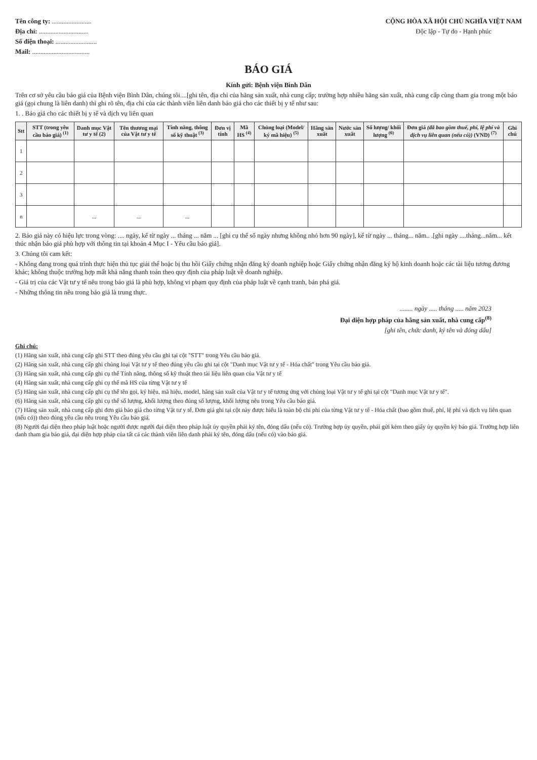Tên công ty: ........................
Địa chỉ: ..............................
Số điện thoại: .........................
Mail: ...................................
CỘNG HÒA XÃ HỘI CHỦ NGHĨA VIỆT NAM
Độc lập - Tự do - Hạnh phúc
BÁO GIÁ
Kính gửi: Bệnh viện Bình Dân
Trên cơ sở yêu cầu báo giá của Bệnh viện Bình Dân, chúng tôi....[ghi tên, địa chỉ của hãng sản xuất, nhà cung cấp; trường hợp nhiều hãng sản xuất, nhà cung cấp cùng tham gia trong một báo giá (gọi chung là liên danh) thì ghi rõ tên, địa chỉ của các thành viên liên danh báo giá cho các thiết bị y tế như sau:
1. . Báo giá cho các thiết bị y tế và dịch vụ liên quan
| Stt | STT (trong yêu cầu báo giá) <sup>(1)</sup> | Danh mục Vật tư y tế (2) | Tên thương mại của Vật tư y tế | Tính năng, thông số kỹ thuật <sup>(3)</sup> | Đơn vị tính | Mã HS <sup>(4)</sup> | Chủng loại (Model/ ký mã hiệu) <sup>(5)</sup> | Hãng sản xuất | Nước sản xuất | Số lượng/ khối lượng <sup>(6)</sup> | Đơn giá (đã bao gồm thuế, phí, lệ phí và dịch vụ liên quan (nếu có)) (VND) <sup>(7)</sup> | Ghi chú |
| --- | --- | --- | --- | --- | --- | --- | --- | --- | --- | --- | --- | --- |
| 1 | | | | | | | | | | | | |
| 2 | | | | | | | | | | | | |
| 3 | | | | | | | | | | | | |
| n | | ... | ... | ... | | | | | | | | |
2. Báo giá này có hiệu lực trong vòng: .... ngày, kể từ ngày ... tháng ... năm ... [ghi cụ thể số ngày nhưng không nhỏ hơn 90 ngày], kể từ ngày ... tháng... năm.. .[ghi ngày ....tháng...năm... kết thúc nhận báo giá phù hợp với thông tin tại khoản 4 Mục I - Yêu cầu báo giá].
3. Chúng tôi cam kết:
- Không đang trong quá trình thực hiện thủ tục giải thể hoặc bị thu hồi Giấy chứng nhận đăng ký doanh nghiệp hoặc Giấy chứng nhận đăng ký hộ kinh doanh hoặc các tài liệu tương đương khác; không thuộc trường hợp mất khả năng thanh toán theo quy định của pháp luật về doanh nghiệp.
- Giá trị của các Vật tư y tế nêu trong báo giá là phù hợp, không vi phạm quy định của pháp luật về cạnh tranh, bán phá giá.
- Những thông tin nêu trong báo giá là trung thực.
........ ngày ..... tháng ..... năm 2023
Đại diện hợp pháp của hãng sản xuất, nhà cung cấp<sup>(8)</sup>
[ghi tên, chức danh, ký tên và đóng dấu]
Ghi chú:
(1) Hãng sản xuất, nhà cung cấp ghi STT theo đúng yêu cầu ghi tại cột "STT" trong Yêu cầu báo giá.
(2) Hãng sản xuất, nhà cung cấp ghi chủng loại Vật tư y tế theo đúng yêu cầu ghi tại cột "Danh mục Vật tư y tế - Hóa chất" trong Yêu cầu báo giá.
(3) Hãng sản xuất, nhà cung cấp ghi cụ thể Tính năng, thông số kỹ thuật theo tài liệu liên quan của Vật tư y tế
(4) Hãng sản xuất, nhà cung cấp ghi cụ thể mã HS của từng Vật tư y tế
(5) Hãng sản xuất, nhà cung cấp ghi cụ thể tên gọi, ký hiệu, mã hiệu, model, hãng sản xuất của Vật tư y tế tương ứng với chủng loại Vật tư y tế ghi tại cột "Danh mục Vật tư y tế".
(6) Hãng sản xuất, nhà cung cấp ghi cụ thể số lượng, khối lượng theo đúng số lượng, khối lượng nêu trong Yêu cầu báo giá.
(7) Hãng sản xuất, nhà cung cấp ghi đơn giá báo giá cho từng Vật tư y tế. Đơn giá ghi tại cột này được hiểu là toàn bộ chi phí của từng Vật tư y tế - Hóa chất (bao gồm thuế, phí, lệ phí và dịch vụ liên quan (nếu có)) theo đúng yêu cầu nêu trong Yêu cầu báo giá.
(8) Người đại diện theo pháp luật hoặc người được người đại diện theo pháp luật ủy quyền phải ký tên, đóng dấu (nếu có). Trường hợp ủy quyền, phải gửi kèm theo giấy ủy quyền ký báo giá. Trường hợp liên danh tham gia báo giá, đại diện hợp pháp của tất cả các thành viên liên danh phải ký tên, đóng dấu (nếu có) vào báo giá.